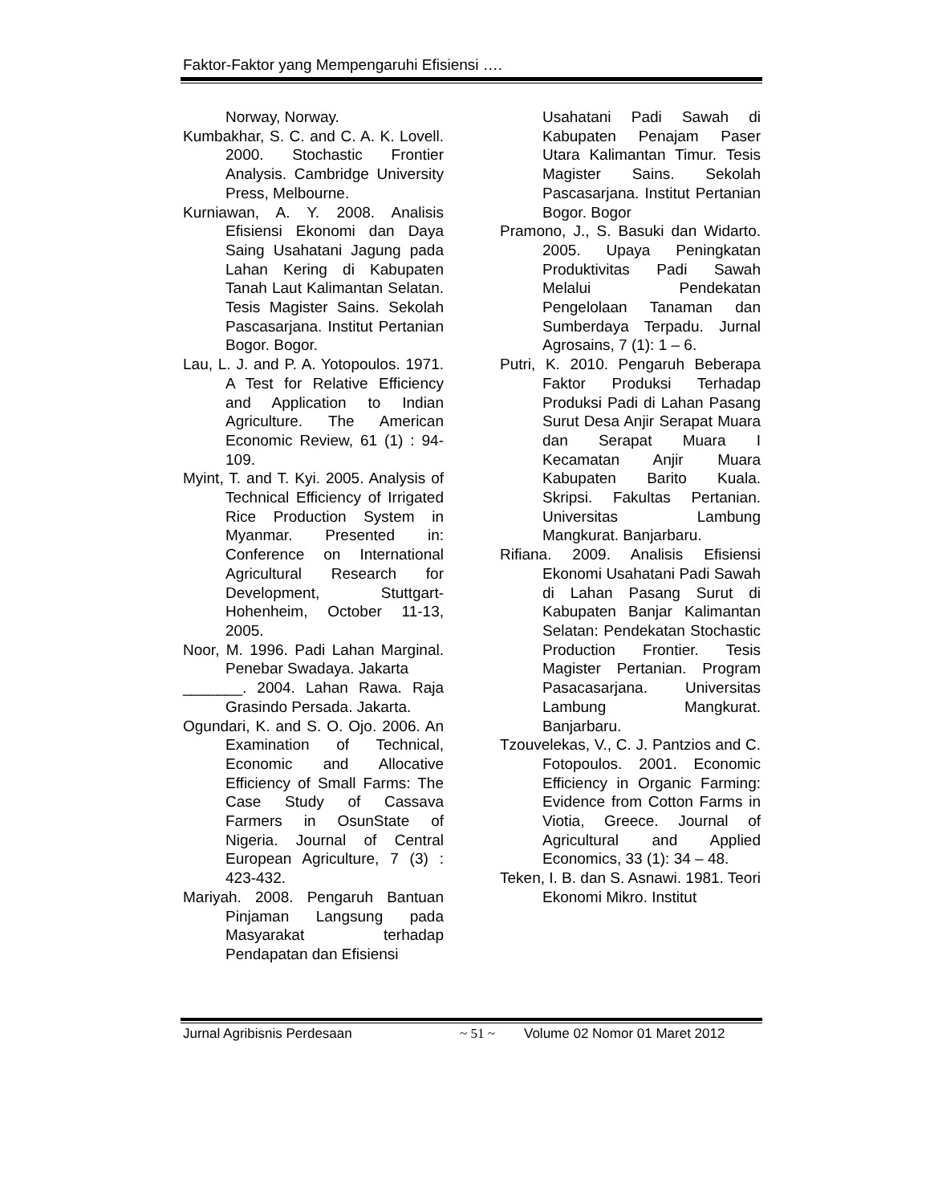Faktor-Faktor yang Mempengaruhi Efisiensi ….
Norway, Norway.
Kumbakhar, S. C. and C. A. K. Lovell. 2000. Stochastic Frontier Analysis. Cambridge University Press, Melbourne.
Kurniawan, A. Y. 2008. Analisis Efisiensi Ekonomi dan Daya Saing Usahatani Jagung pada Lahan Kering di Kabupaten Tanah Laut Kalimantan Selatan. Tesis Magister Sains. Sekolah Pascasarjana. Institut Pertanian Bogor. Bogor.
Lau, L. J. and P. A. Yotopoulos. 1971. A Test for Relative Efficiency and Application to Indian Agriculture. The American Economic Review, 61 (1) : 94-109.
Myint, T. and T. Kyi. 2005. Analysis of Technical Efficiency of Irrigated Rice Production System in Myanmar. Presented in: Conference on International Agricultural Research for Development, Stuttgart-Hohenheim, October 11-13, 2005.
Noor, M. 1996. Padi Lahan Marginal. Penebar Swadaya. Jakarta
_______. 2004. Lahan Rawa. Raja Grasindo Persada. Jakarta.
Ogundari, K. and S. O. Ojo. 2006. An Examination of Technical, Economic and Allocative Efficiency of Small Farms: The Case Study of Cassava Farmers in OsunState of Nigeria. Journal of Central European Agriculture, 7 (3) : 423-432.
Mariyah. 2008. Pengaruh Bantuan Pinjaman Langsung pada Masyarakat terhadap Pendapatan dan Efisiensi
Usahatani Padi Sawah di Kabupaten Penajam Paser Utara Kalimantan Timur. Tesis Magister Sains. Sekolah Pascasarjana. Institut Pertanian Bogor. Bogor
Pramono, J., S. Basuki dan Widarto. 2005. Upaya Peningkatan Produktivitas Padi Sawah Melalui Pendekatan Pengelolaan Tanaman dan Sumberdaya Terpadu. Jurnal Agrosains, 7 (1): 1 – 6.
Putri, K. 2010. Pengaruh Beberapa Faktor Produksi Terhadap Produksi Padi di Lahan Pasang Surut Desa Anjir Serapat Muara dan Serapat Muara I Kecamatan Anjir Muara Kabupaten Barito Kuala. Skripsi. Fakultas Pertanian. Universitas Lambung Mangkurat. Banjarbaru.
Rifiana. 2009. Analisis Efisiensi Ekonomi Usahatani Padi Sawah di Lahan Pasang Surut di Kabupaten Banjar Kalimantan Selatan: Pendekatan Stochastic Production Frontier. Tesis Magister Pertanian. Program Pasacasarjana. Universitas Lambung Mangkurat. Banjarbaru.
Tzouvelekas, V., C. J. Pantzios and C. Fotopoulos. 2001. Economic Efficiency in Organic Farming: Evidence from Cotton Farms in Viotia, Greece. Journal of Agricultural and Applied Economics, 33 (1): 34 – 48.
Teken, I. B. dan S. Asnawi. 1981. Teori Ekonomi Mikro. Institut
Jurnal Agribisnis Perdesaan ~ 51 ~ Volume 02 Nomor 01 Maret 2012